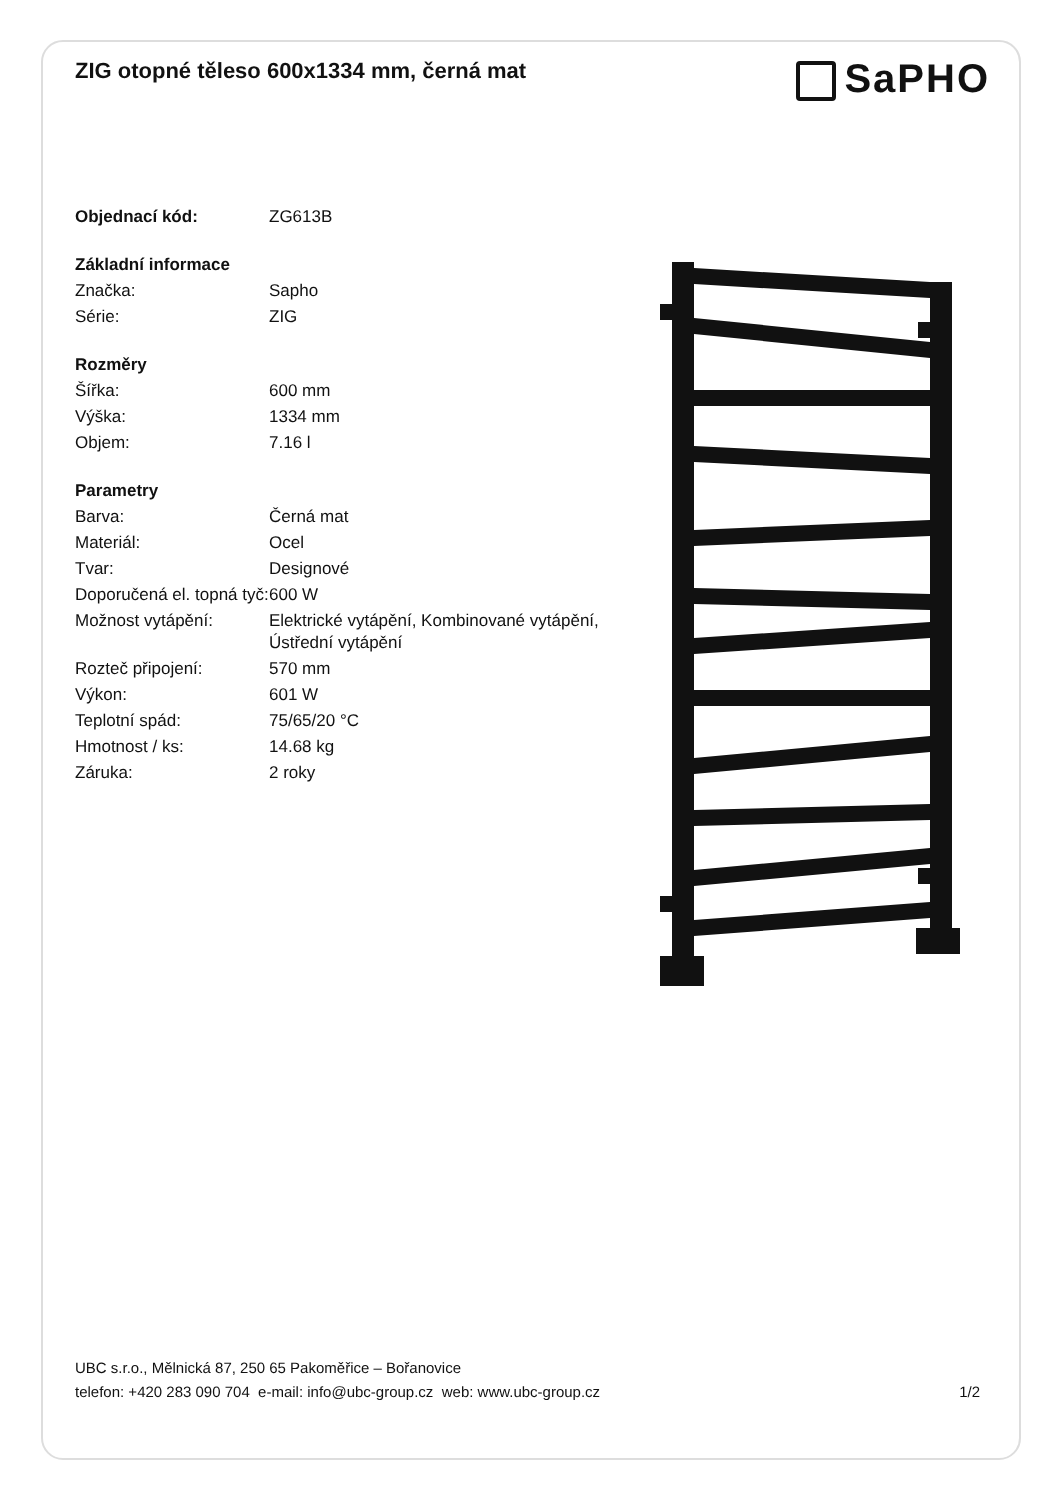ZIG otopné těleso 600x1334 mm, černá mat
| Objednací kód: | ZG613B |
| Základní informace | |
| Značka: | Sapho |
| Série: | ZIG |
| Rozměry | |
| Šířka: | 600 mm |
| Výška: | 1334 mm |
| Objem: | 7.16 l |
| Parametry | |
| Barva: | Černá mat |
| Materiál: | Ocel |
| Tvar: | Designové |
| Doporučená el. topná tyč: | 600 W |
| Možnost vytápění: | Elektrické vytápění, Kombinované vytápění, Ústřední vytápění |
| Rozteč připojení: | 570 mm |
| Výkon: | 601 W |
| Teplotní spád: | 75/65/20 °C |
| Hmotnost / ks: | 14.68 kg |
| Záruka: | 2 roky |
SaPHO
UBC s.r.o., Mělnická 87, 250 65 Pakoměřice – Bořanovice
telefon: +420 283 090 704 e-mail: info@ubc-group.cz web: www.ubc-group.cz
1/2